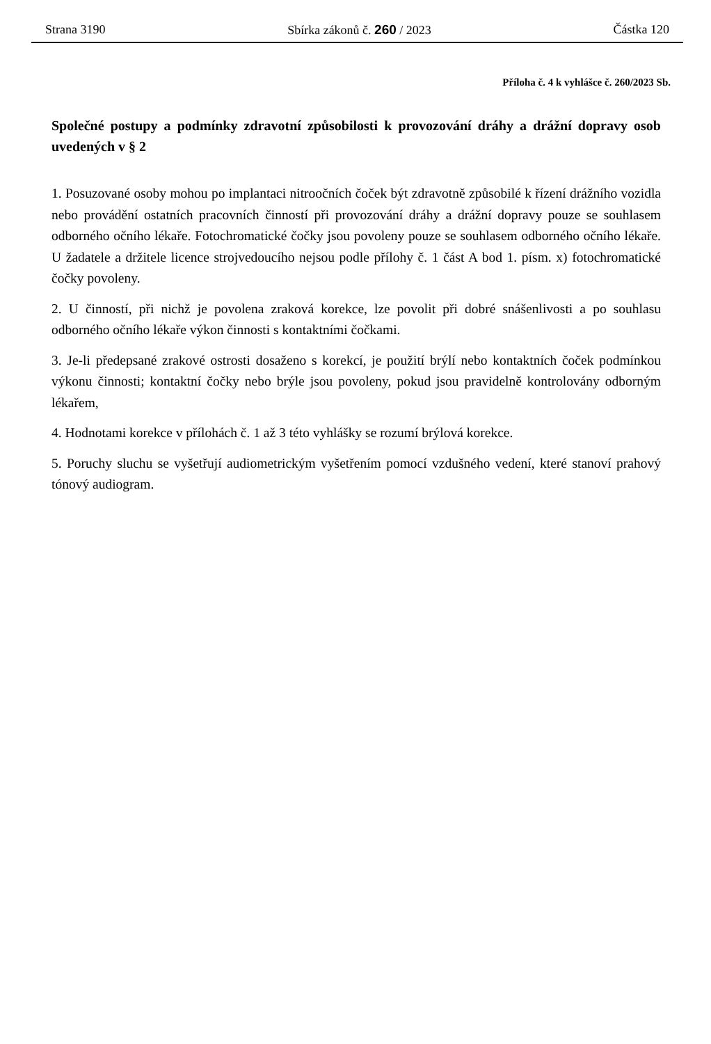Strana 3190 Sbírka zákonů č. 260 / 2023 Částka 120
Příloha č. 4 k vyhlášce č. 260/2023 Sb.
Společné postupy a podmínky zdravotní způsobilosti k provozování dráhy a drážní dopravy osob uvedených v § 2
1. Posuzované osoby mohou po implantaci nitroočních čoček být zdravotně způsobilé k řízení drážního vozidla nebo provádění ostatních pracovních činností při provozování dráhy a drážní dopravy pouze se souhlasem odborného očního lékaře. Fotochromatické čočky jsou povoleny pouze se souhlasem odborného očního lékaře. U žadatele a držitele licence strojvedoucího nejsou podle přílohy č. 1 část A bod 1. písm. x) fotochromatické čočky povoleny.
2. U činností, při nichž je povolena zraková korekce, lze povolit při dobré snášenlivosti a po souhlasu odborného očního lékaře výkon činnosti s kontaktními čočkami.
3. Je-li předepsané zrakové ostrosti dosaženo s korekcí, je použití brýlí nebo kontaktních čoček podmínkou výkonu činnosti; kontaktní čočky nebo brýle jsou povoleny, pokud jsou pravidelně kontrolovány odborným lékařem,
4. Hodnotami korekce v přílohách č. 1 až 3 této vyhlášky se rozumí brýlová korekce.
5. Poruchy sluchu se vyšetřují audiometrickým vyšetřením pomocí vzdušného vedení, které stanoví prahový tónový audiogram.